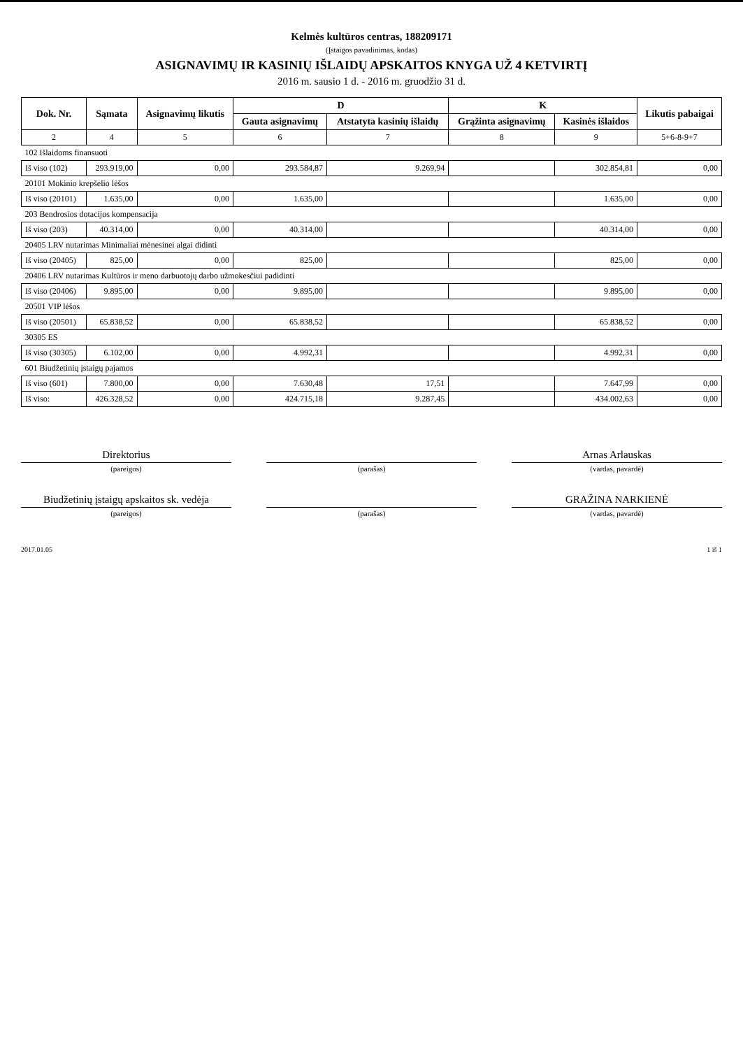Kelmės kultūros centras, 188209171
(Įstaigos pavadinimas, kodas)
ASIGNAVIMŲ IR KASINIŲ IŠLAIDŲ APSKAITOS KNYGA UŽ 4 KETVIRTĮ
2016 m. sausio 1 d. - 2016 m. gruodžio 31 d.
| Dok. Nr. | Sąmata | Asignavimų likutis | D | | K | | Likutis pabaigai |
| --- | --- | --- | --- | --- | --- | --- | --- |
| | | | Gauta asignavimų | Atstatyta kasinių išlaidų | Grąžinta asignavimų | Kasinės išlaidos | |
| 2 | 4 | 5 | 6 | 7 | 8 | 9 | 5+6-8-9+7 |
| 102 Išlaidoms finansuoti | | | | | | | |
| Iš viso (102) | 293.919,00 | 0,00 | 293.584,87 | 9.269,94 | | 302.854,81 | 0,00 |
| 20101 Mokinio krepšelio lėšos | | | | | | | |
| Iš viso (20101) | 1.635,00 | 0,00 | 1.635,00 | | | 1.635,00 | 0,00 |
| 203 Bendrosios dotacijos kompensacija | | | | | | | |
| Iš viso (203) | 40.314,00 | 0,00 | 40.314,00 | | | 40.314,00 | 0,00 |
| 20405 LRV nutarimas Minimaliai mėnesinei algai didinti | | | | | | | |
| Iš viso (20405) | 825,00 | 0,00 | 825,00 | | | 825,00 | 0,00 |
| 20406 LRV nutarimas Kultūros ir meno darbuotojų darbo užmokesčiui padidinti | | | | | | | |
| Iš viso (20406) | 9.895,00 | 0,00 | 9.895,00 | | | 9.895,00 | 0,00 |
| 20501 VIP lėšos | | | | | | | |
| Iš viso (20501) | 65.838,52 | 0,00 | 65.838,52 | | | 65.838,52 | 0,00 |
| 30305 ES | | | | | | | |
| Iš viso (30305) | 6.102,00 | 0,00 | 4.992,31 | | | 4.992,31 | 0,00 |
| 601 Biudžetinių įstaigų pajamos | | | | | | | |
| Iš viso (601) | 7.800,00 | 0,00 | 7.630,48 | 17,51 | | 7.647,99 | 0,00 |
| Iš viso: | 426.328,52 | 0,00 | 424.715,18 | 9.287,45 | | 434.002,63 | 0,00 |
Direktorius Arnas Arlauskas
(pareigos) (parašas) (vardas, pavardė)
Biudžetinių įstaigų apskaitos sk. vedėja GRAŽINA NARKIENĖ
(pareigos) (parašas) (vardas, pavardė)
2017.01.05 1 iš 1